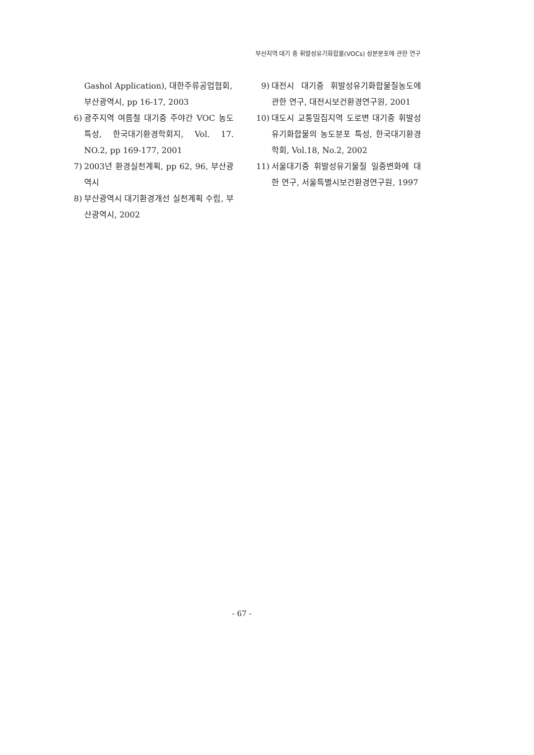부산지역 대기 중 휘발성유기화합물(VOCs) 성분분포에 관한 연구
Gashol Application), 대한주류공업협회, 부산광역시, pp 16-17, 2003
6) 광주지역 여름철 대기중 주야간 VOC 농도 특성, 한국대기환경학회지, Vol. 17. NO.2, pp 169-177, 2001
7) 2003년 환경실천계획, pp 62, 96, 부산광역시
8) 부산광역시 대기환경개선 실천계획 수립, 부산광역시, 2002
9) 대전시 대기중 휘발성유기화합물질농도에 관한 연구, 대전시보건환경연구원, 2001
10) 대도시 교통밀집지역 도로변 대기중 휘발성유기화합물의 농도분포 특성, 한국대기환경학회, Vol.18, No.2, 2002
11) 서울대기중 휘발성유기물질 일중변화에 대한 연구, 서울특별시보건환경연구원, 1997
- 67 -